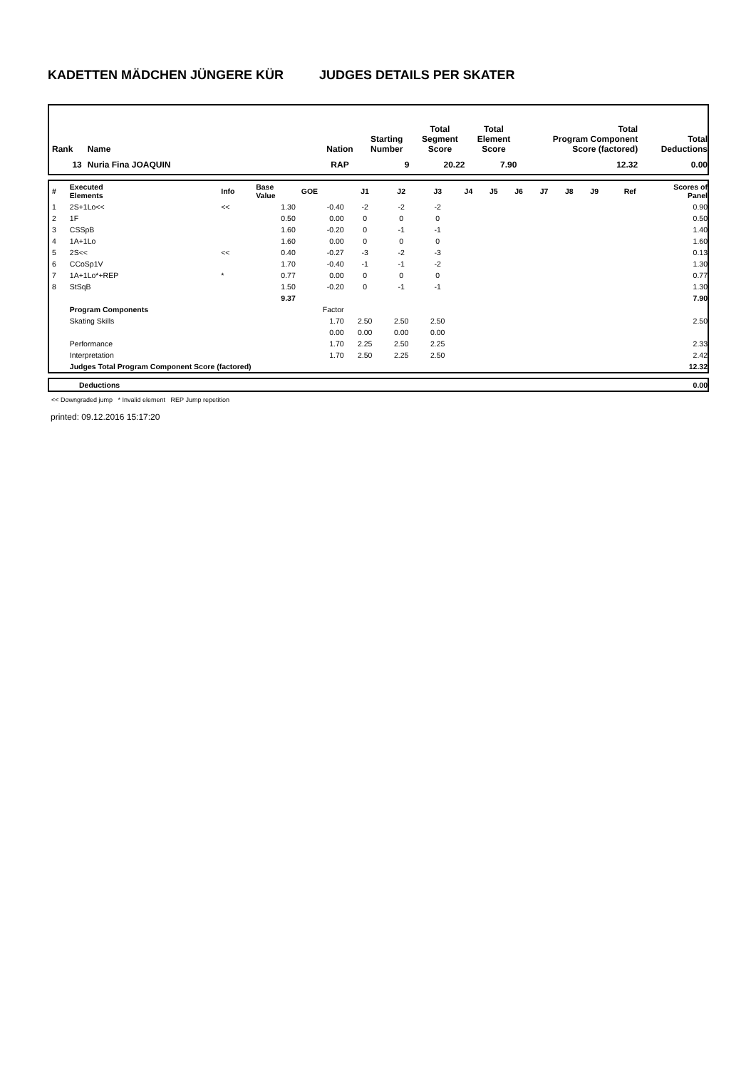KADETTEN MÄDCHEN JÜNGERE KÜR JUDGES DETAILS PER SKATER
| Rank | Name | Nation | Starting Number | Total Segment Score | Total Element Score | Total Program Component Score (factored) | Total Deductions |
| --- | --- | --- | --- | --- | --- | --- | --- |
| 13 | Nuria Fina JOAQUIN | RAP | 9 | 20.22 | 7.90 | 12.32 | 0.00 |
| # | Executed Elements | Info | Base Value | GOE | J1 | J2 | J3 | J4 | J5 | J6 | J7 | J8 | J9 | Ref | Scores of Panel |
| 1 | 2S+1Lo<< | << | 1.30 | -0.40 | -2 | -2 | -2 | | | | | | | | 0.90 |
| 2 | 1F | | 0.50 | 0.00 | 0 | 0 | 0 | | | | | | | | 0.50 |
| 3 | CSSpB | | 1.60 | -0.20 | 0 | -1 | -1 | | | | | | | | 1.40 |
| 4 | 1A+1Lo | | 1.60 | 0.00 | 0 | 0 | 0 | | | | | | | | 1.60 |
| 5 | 2S<< | << | 0.40 | -0.27 | -3 | -2 | -3 | | | | | | | | 0.13 |
| 6 | CCoSp1V | | 1.70 | -0.40 | -1 | -1 | -2 | | | | | | | | 1.30 |
| 7 | 1A+1Lo*+REP | * | 0.77 | 0.00 | 0 | 0 | 0 | | | | | | | | 0.77 |
| 8 | StSqB | | 1.50 | -0.20 | 0 | -1 | -1 | | | | | | | | 1.30 |
| | | | 9.37 | | | | | | | | | | | | 7.90 |
| | Program Components | | | Factor | | | | | | | | | | | |
| | Skating Skills | | | 1.70 | 2.50 | 2.50 | 2.50 | | | | | | | | 2.50 |
| | | | | 0.00 | 0.00 | 0.00 | 0.00 | | | | | | | | |
| | Performance | | | 1.70 | 2.25 | 2.50 | 2.25 | | | | | | | | 2.33 |
| | Interpretation | | | 1.70 | 2.50 | 2.25 | 2.50 | | | | | | | | 2.42 |
| | Judges Total Program Component Score (factored) | | | | | | | | | | | | | | 12.32 |
| | Deductions | 0.00 |
<< Downgraded jump * Invalid element REP Jump repetition
printed: 09.12.2016 15:17:20